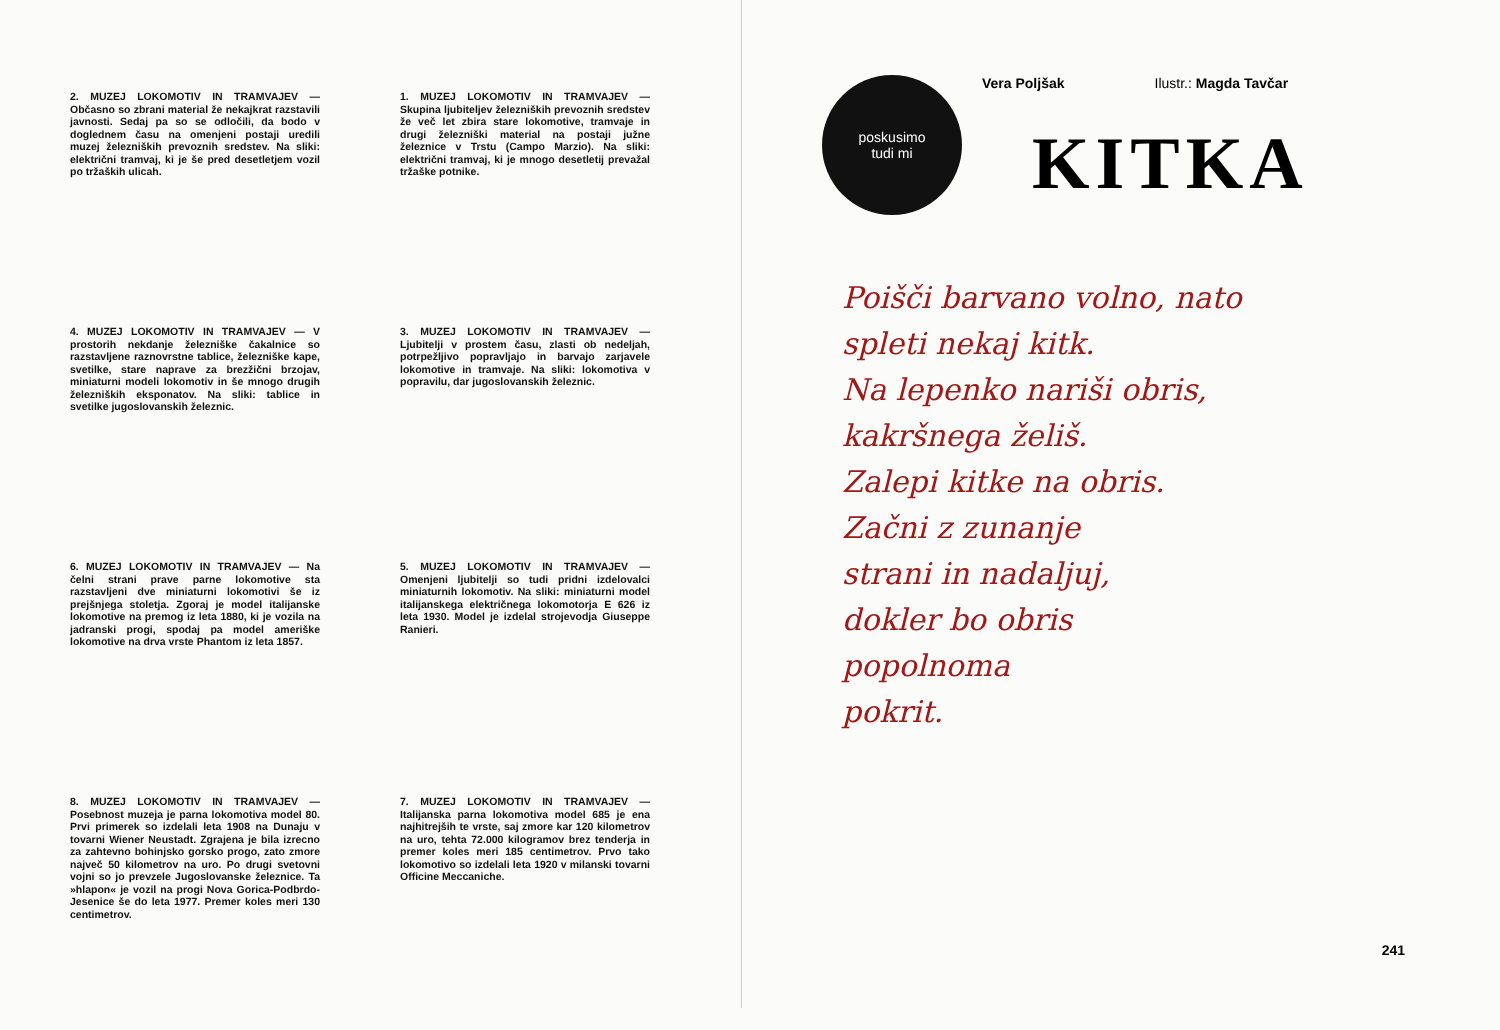2. MUZEJ LOKOMOTIV IN TRAMVAJEV — Občasno so zbrani material že nekajkrat razstavili javnosti. Sedaj pa so se odločili, da bodo v doglednem času na omenjeni postaji uredili muzej železniških prevoznih sredstev. Na sliki: električni tramvaj, ki je še pred desetletjem vozil po tržaških ulicah.
1. MUZEJ LOKOMOTIV IN TRAMVAJEV — Skupina ljubiteljev železniških prevoznih sredstev že več let zbira stare lokomotive, tramvaje in drugi železniški material na postaji južne železnice v Trstu (Campo Marzio). Na sliki: električni tramvaj, ki je mnogo desetletij prevažal tržaške potnike.
4. MUZEJ LOKOMOTIV IN TRAMVAJEV — V prostorih nekdanje železniške čakalnice so razstavljene raznovrstne tablice, železniške kape, svetilke, stare naprave za brezžični brzojav, miniaturni modeli lokomotiv in še mnogo drugih železniških eksponatov. Na sliki: tablice in svetilke jugoslovanskih železnic.
3. MUZEJ LOKOMOTIV IN TRAMVAJEV — Ljubitelji v prostem času, zlasti ob nedeljah, potrpežljivo popravljajo in barvajo zarjavele lokomotive in tramvaje. Na sliki: lokomotiva v popravilu, dar jugoslovanskih železnic.
6. MUZEJ LOKOMOTIV IN TRAMVAJEV — Na čelni strani prave parne lokomotive sta razstavljeni dve miniaturni lokomotivi še iz prejšnjega stoletja. Zgoraj je model italijanske lokomotive na premog iz leta 1880, ki je vozila na jadranski progi, spodaj pa model ameriške lokomotive na drva vrste Phantom iz leta 1857.
5. MUZEJ LOKOMOTIV IN TRAMVAJEV — Omenjeni ljubitelji so tudi pridni izdelovalci miniaturnih lokomotiv. Na sliki: miniaturni model italijanskega električnega lokomotorja E 626 iz leta 1930. Model je izdelal strojevodja Giuseppe Ranieri.
8. MUZEJ LOKOMOTIV IN TRAMVAJEV — Posebnost muzeja je parna lokomotiva model 80. Prvi primerek so izdelali leta 1908 na Dunaju v tovarni Wiener Neustadt. Zgrajena je bila izrecno za zahtevno bohinjsko gorsko progo, zato zmore največ 50 kilometrov na uro. Po drugi svetovni vojni so jo prevzele Jugoslovanske železnice. Ta »hlapon« je vozil na progi Nova Gorica-Podbrdo-Jesenice še do leta 1977. Premer koles meri 130 centimetrov.
7. MUZEJ LOKOMOTIV IN TRAMVAJEV — Italijanska parna lokomotiva model 685 je ena najhitrejših te vrste, saj zmore kar 120 kilometrov na uro, tehta 72.000 kilogramov brez tenderja in premer koles meri 185 centimetrov. Prvo tako lokomotivo so izdelali leta 1920 v milanski tovarni Officine Meccaniche.
poskusimo
tudi mi
Vera Poljšak Ilustr.: Magda Tavčar
KITKA
Poišči barvano volno, nato
spleti nekaj kitk.
Na lepenko nariši obris,
kakršnega želiš.
Zalepi kitke na obris.
Začni z zunanje
strani in nadaljuj,
dokler bo obris
popolnoma
pokrit.
241